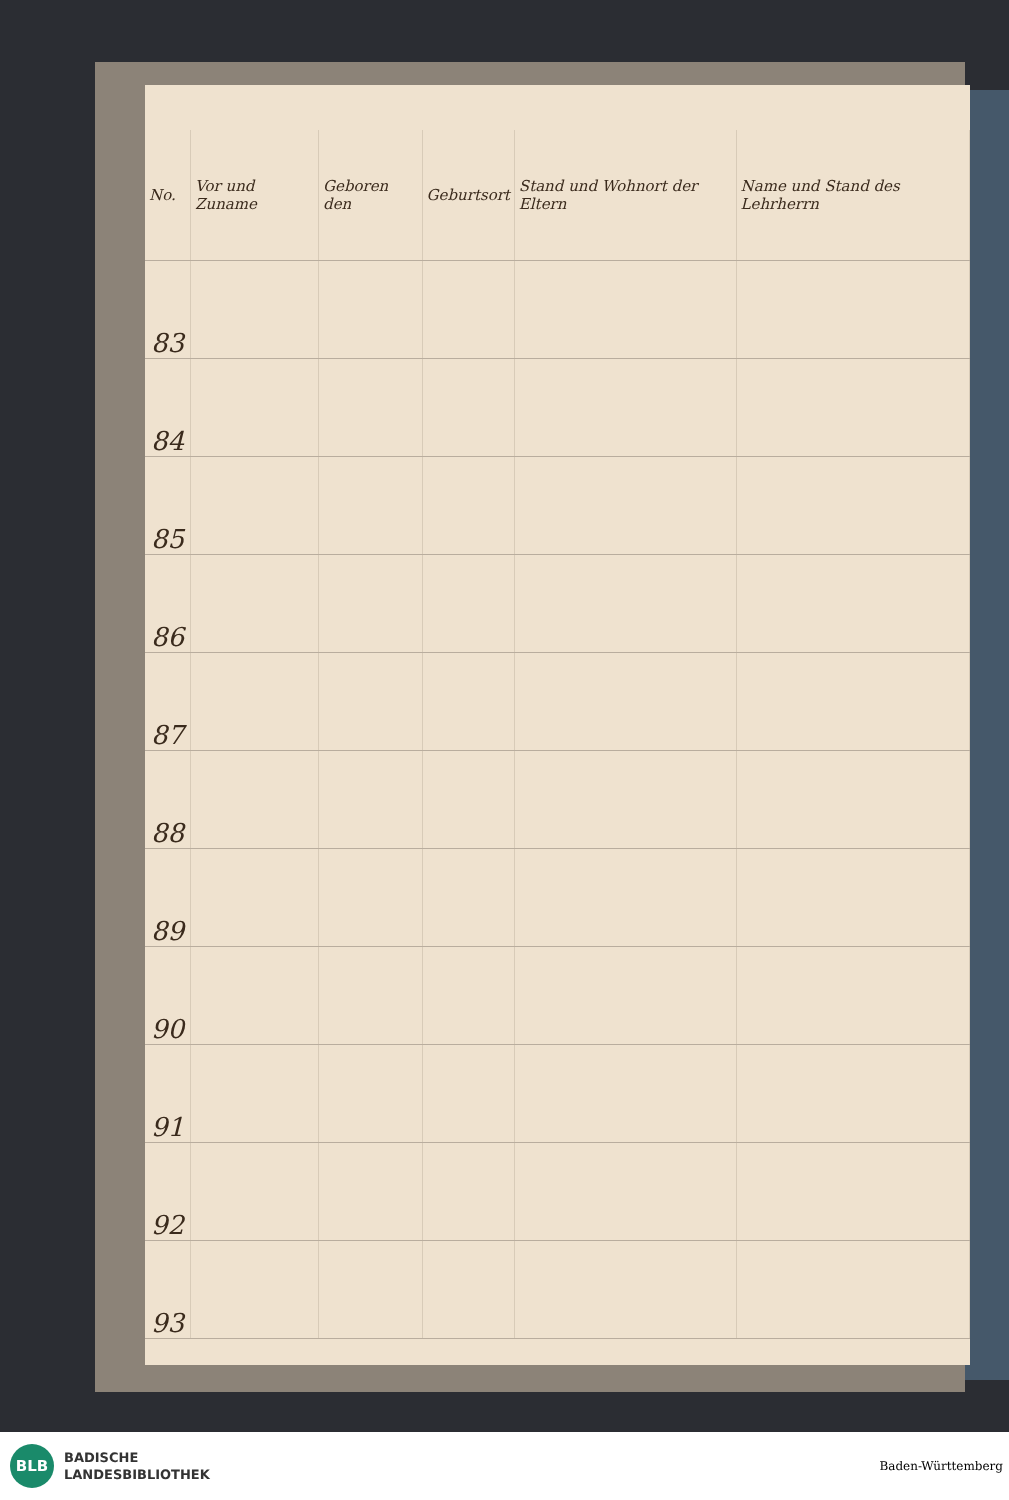| No. | Vor und Zuname | Geboren den | Geburtsort | Stand und Wohnort der Eltern | Name und Stand des Lehrherrn |
| --- | --- | --- | --- | --- | --- |
| 83 | | | | | |
| 84 | | | | | |
| 85 | | | | | |
| 86 | | | | | |
| 87 | | | | | |
| 88 | | | | | |
| 89 | | | | | |
| 90 | | | | | |
| 91 | | | | | |
| 92 | | | | | |
| 93 | | | | | |
BLB
BADISCHE
LANDESBIBLIOTHEK
Baden-Württemberg